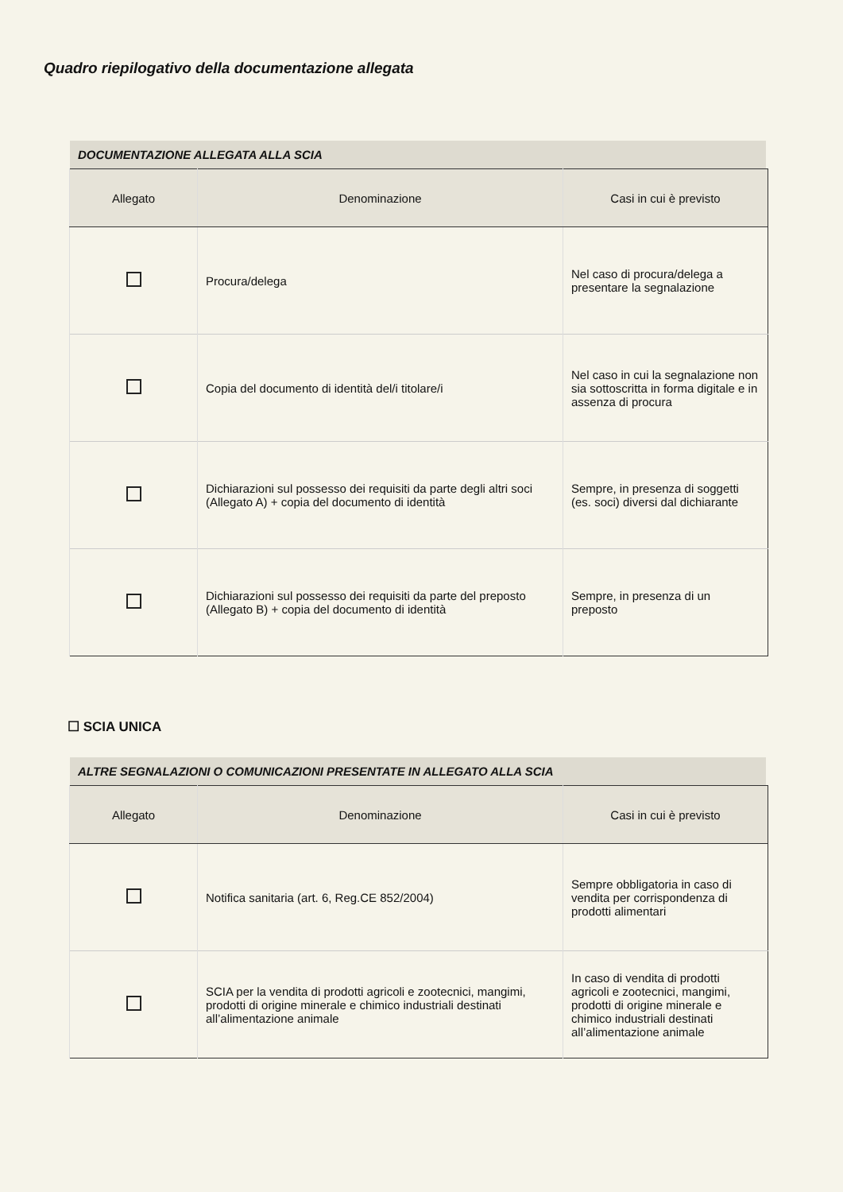Quadro riepilogativo della documentazione allegata
DOCUMENTAZIONE ALLEGATA ALLA SCIA
| Allegato | Denominazione | Casi in cui è previsto |
| --- | --- | --- |
| | Procura/delega | Nel caso di procura/delega a presentare la segnalazione |
| | Copia del documento di identità del/i titolare/i | Nel caso in cui la segnalazione non sia sottoscritta in forma digitale e in assenza di procura |
| | Dichiarazioni sul possesso dei requisiti da parte degli altri soci (Allegato A) + copia del documento di identità | Sempre, in presenza di soggetti (es. soci) diversi dal dichiarante |
| | Dichiarazioni sul possesso dei requisiti da parte del preposto (Allegato B) + copia del documento di identità | Sempre, in presenza di un preposto |
☐ SCIA UNICA
ALTRE SEGNALAZIONI O COMUNICAZIONI PRESENTATE IN ALLEGATO ALLA SCIA
| Allegato | Denominazione | Casi in cui è previsto |
| --- | --- | --- |
| | Notifica sanitaria (art. 6, Reg.CE 852/2004) | Sempre obbligatoria in caso di vendita per corrispondenza di prodotti alimentari |
| | SCIA per la vendita di prodotti agricoli e zootecnici, mangimi, prodotti di origine minerale e chimico industriali destinati all’alimentazione animale | In caso di vendita di prodotti agricoli e zootecnici, mangimi, prodotti di origine minerale e chimico industriali destinati all’alimentazione animale |